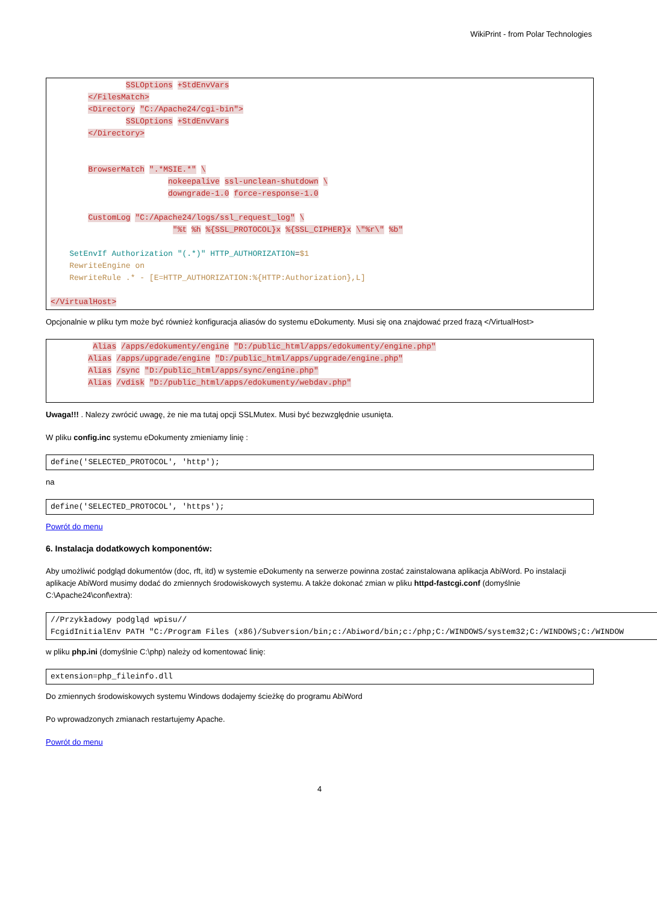WikiPrint - from Polar Technologies
                SSLOptions +StdEnvVars
        </FilesMatch>
        <Directory "C:/Apache24/cgi-bin">
                SSLOptions +StdEnvVars
        </Directory>


        BrowserMatch ".*MSIE.*" \
                         nokeepalive ssl-unclean-shutdown \
                         downgrade-1.0 force-response-1.0

        CustomLog "C:/Apache24/logs/ssl_request_log" \
                          "%t %h %{SSL_PROTOCOL}x %{SSL_CIPHER}x \"%r\" %b"

    SetEnvIf Authorization "(.*)" HTTP_AUTHORIZATION=$1
    RewriteEngine on
    RewriteRule .* - [E=HTTP_AUTHORIZATION:%{HTTP:Authorization},L]

</VirtualHost>
Opcjonalnie w pliku tym może być również konfiguracja aliasów do systemu eDokumenty. Musi się ona znajdować przed frazą </VirtualHost>
         Alias /apps/edokumenty/engine "D:/public_html/apps/edokumenty/engine.php"
        Alias /apps/upgrade/engine "D:/public_html/apps/upgrade/engine.php"
        Alias /sync "D:/public_html/apps/sync/engine.php"
        Alias /vdisk "D:/public_html/apps/edokumenty/webdav.php"
Uwaga!!! . Nalezy zwrócić uwagę, że nie ma tutaj opcji SSLMutex. Musi być bezwzględnie usunięta.
W pliku config.inc systemu eDokumenty zmieniamy linię :
define('SELECTED_PROTOCOL', 'http');
na
define('SELECTED_PROTOCOL', 'https');
Powrót do menu
6. Instalacja dodatkowych komponentów:
Aby umożliwić podgląd dokumentów (doc, rft, itd) w systemie eDokumenty na serwerze powinna zostać zainstalowana aplikacja AbiWord. Po instalacji aplikacje AbiWord musimy dodać do zmiennych środowiskowych systemu. A także dokonać zmian w pliku httpd-fastcgi.conf (domyślnie C:\Apache24\conf\extra):
//Przykładowy podgląd wpisu//
FcgidInitialEnv PATH "C:/Program Files (x86)/Subversion/bin;c:/Abiword/bin;c:/php;C:/WINDOWS/system32;C:/WINDOWS;C:/WINDOW
w pliku php.ini (domyślnie C:\php) należy od komentować linię:
extension=php_fileinfo.dll
Do zmiennych środowiskowych systemu Windows dodajemy ścieżkę do programu AbiWord
Po wprowadzonych zmianach restartujemy Apache.
Powrót do menu
4